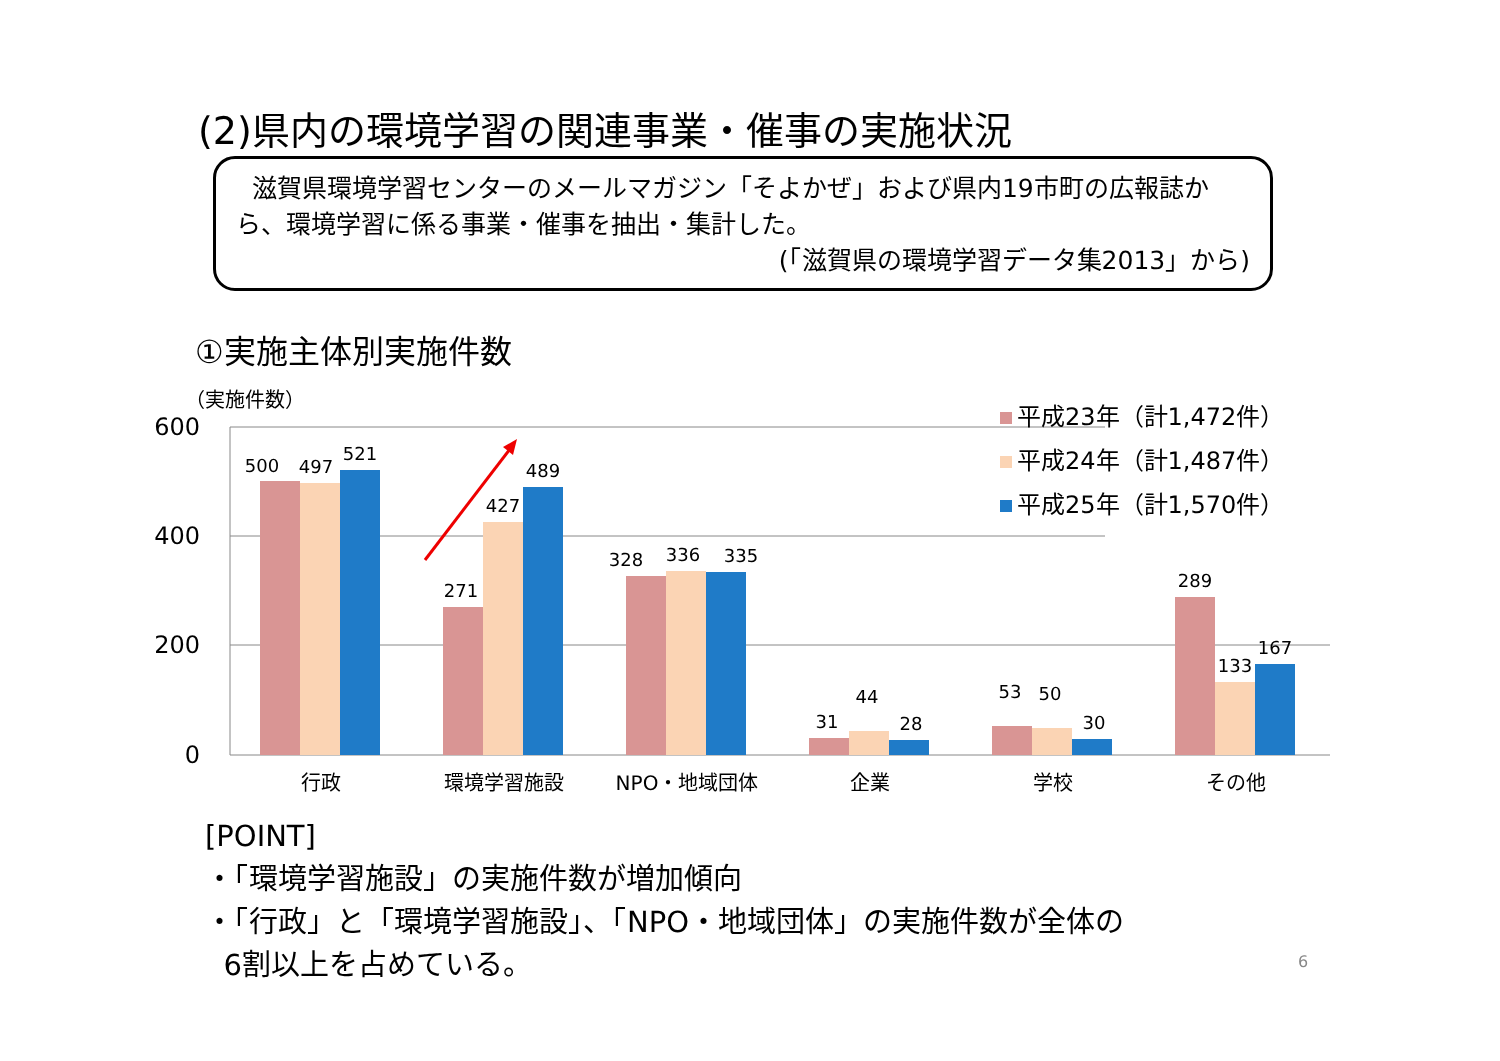(2)県内の環境学習の関連事業・催事の実施状況
滋賀県環境学習センターのメールマガジン「そよかぜ」および県内19市町の広報誌から、環境学習に係る事業・催事を抽出・集計した。
(「滋賀県の環境学習データ集2013」から)
①実施主体別実施件数
（実施件数）
600
400
200
0
500
497
521
271
427
489
328
336
335
31
44
28
53
50
30
289
133
167
行政
環境学習施設
NPO・地域団体
企業
学校
その他
平成23年（計1,472件）
平成24年（計1,487件）
平成25年（計1,570件）
[POINT]
・「環境学習施設」の実施件数が増加傾向
・「行政」と「環境学習施設」、「NPO・地域団体」の実施件数が全体の
6割以上を占めている。
6